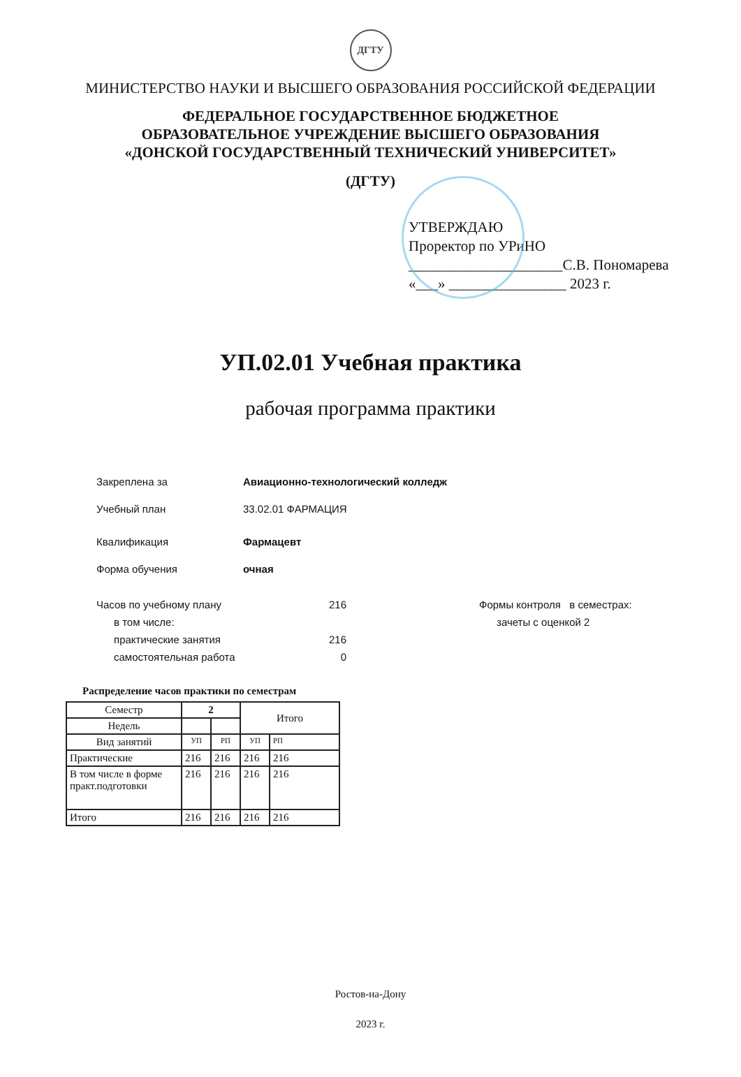ДГТУ
МИНИСТЕРСТВО НАУКИ И ВЫСШЕГО ОБРАЗОВАНИЯ РОССИЙСКОЙ ФЕДЕРАЦИИ
ФЕДЕРАЛЬНОЕ ГОСУДАРСТВЕННОЕ БЮДЖЕТНОЕ
ОБРАЗОВАТЕЛЬНОЕ УЧРЕЖДЕНИЕ ВЫСШЕГО ОБРАЗОВАНИЯ
«ДОНСКОЙ ГОСУДАРСТВЕННЫЙ ТЕХНИЧЕСКИЙ УНИВЕРСИТЕТ»
(ДГТУ)
УТВЕРЖДАЮ
Проректор по УРиНО
_____________________С.В. Пономарева
«___» ________________ 2023 г.
УП.02.01 Учебная практика
рабочая программа практики
Закреплена за Авиационно-технологический колледж
Учебный план 33.02.01 ФАРМАЦИЯ
Квалификация Фармацевт
Форма обучения очная
Часов по учебному плану
в том числе:
практические занятия
самостоятельная работа
216
216
0
Формы контроля в семестрах:
зачеты с оценкой 2
Распределение часов практики по семестрам
| Семестр | 2 | | Итого | |
| --- | --- | --- | --- | --- |
| Недель | | | | |
| Вид занятий | УП | РП | УП | РП |
| Практические | 216 | 216 | 216 | 216 |
| В том числе в форме практ.подготовки | 216 | 216 | 216 | 216 |
| Итого | 216 | 216 | 216 | 216 |
Ростов-на-Дону
2023 г.